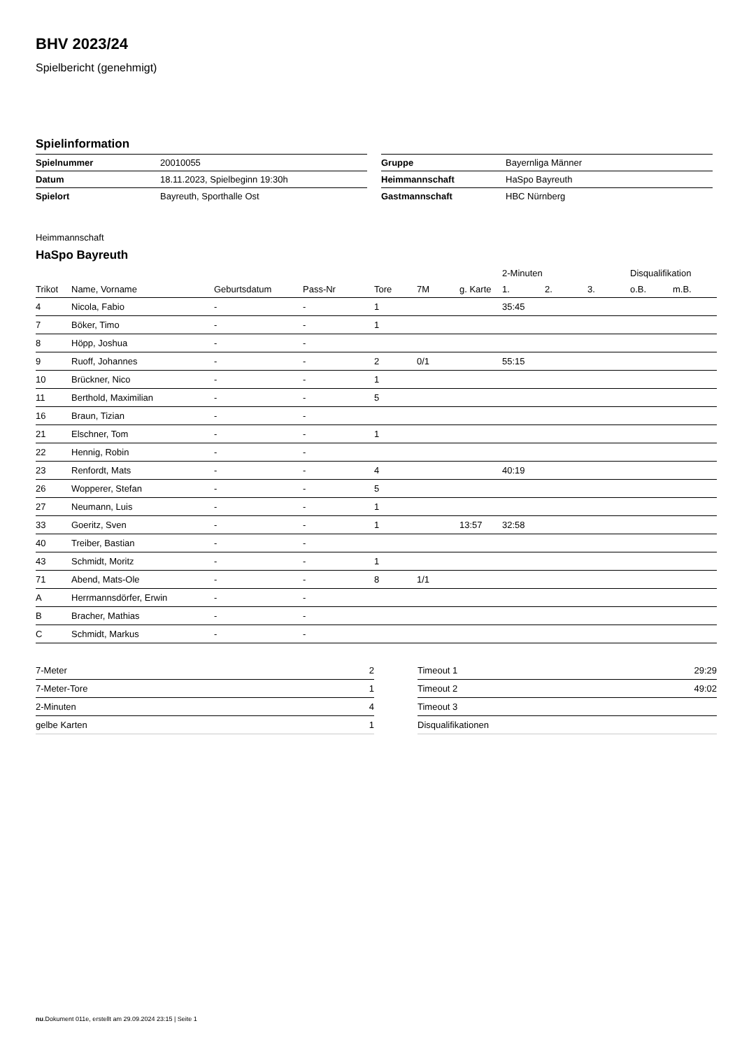BHV 2023/24
Spielbericht (genehmigt)
Spielinformation
| Spielnummer | 20010055 |
| Datum | 18.11.2023, Spielbeginn 19:30h |
| Spielort | Bayreuth, Sporthalle Ost |
| Gruppe | Bayernliga Männer |
| Heimmannschaft | HaSpo Bayreuth |
| Gastmannschaft | HBC Nürnberg |
Heimmannschaft
HaSpo Bayreuth
| | | | | | | | 2-Minuten | | | Disqualifikation | |
| --- | --- | --- | --- | --- | --- | --- | --- | --- | --- | --- | --- |
| Trikot | Name, Vorname | Geburtsdatum | Pass-Nr | Tore | 7M | g. Karte | 1. | 2. | 3. | o.B. | m.B. |
| 4 | Nicola, Fabio | - | - | 1 | | | 35:45 | | | | |
| 7 | Böker, Timo | - | - | 1 | | | | | | | |
| 8 | Höpp, Joshua | - | - | | | | | | | | |
| 9 | Ruoff, Johannes | - | - | 2 | 0/1 | | 55:15 | | | | |
| 10 | Brückner, Nico | - | - | 1 | | | | | | | |
| 11 | Berthold, Maximilian | - | - | 5 | | | | | | | |
| 16 | Braun, Tizian | - | - | | | | | | | | |
| 21 | Elschner, Tom | - | - | 1 | | | | | | | |
| 22 | Hennig, Robin | - | - | | | | | | | | |
| 23 | Renfordt, Mats | - | - | 4 | | | 40:19 | | | | |
| 26 | Wopperer, Stefan | - | - | 5 | | | | | | | |
| 27 | Neumann, Luis | - | - | 1 | | | | | | | |
| 33 | Goeritz, Sven | - | - | 1 | | 13:57 | 32:58 | | | | |
| 40 | Treiber, Bastian | - | - | | | | | | | | |
| 43 | Schmidt, Moritz | - | - | 1 | | | | | | | |
| 71 | Abend, Mats-Ole | - | - | 8 | 1/1 | | | | | | |
| A | Herrmannsdörfer, Erwin | - | - | | | | | | | | |
| B | Bracher, Mathias | - | - | | | | | | | | |
| C | Schmidt, Markus | - | - | | | | | | | | |
| 7-Meter | 2 |
| 7-Meter-Tore | 1 |
| 2-Minuten | 4 |
| gelbe Karten | 1 |
| Timeout 1 | 29:29 |
| Timeout 2 | 49:02 |
| Timeout 3 | |
| Disqualifikationen | |
nu.Dokument 011e, erstellt am 29.09.2024 23:15 | Seite 1